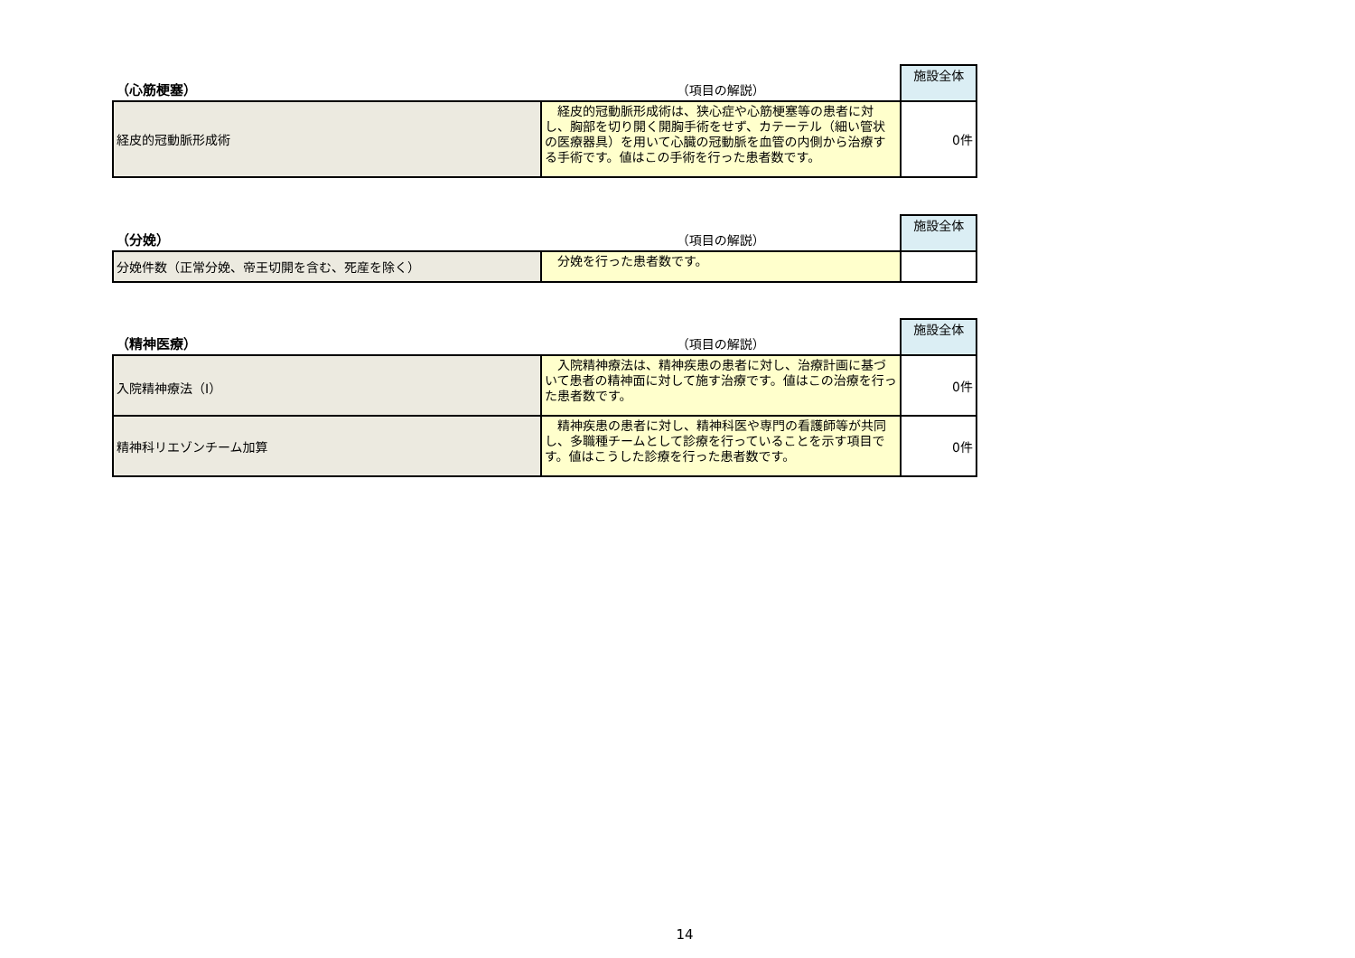| （心筋梗塞） | （項目の解説） | 施設全体 |
| --- | --- | --- |
| 経皮的冠動脈形成術 | 経皮的冠動脈形成術は、狭心症や心筋梗塞等の患者に対し、胸部を切り開く開胸手術をせず、カテーテル（細い管状の医療器具）を用いて心臓の冠動脈を血管の内側から治療する手術です。値はこの手術を行った患者数です。 | 0件 |
| （分娩） | （項目の解説） | 施設全体 |
| --- | --- | --- |
| 分娩件数（正常分娩、帝王切開を含む、死産を除く） | 分娩を行った患者数です。 | |
| （精神医療） | （項目の解説） | 施設全体 |
| --- | --- | --- |
| 入院精神療法（Ⅰ） | 入院精神療法は、精神疾患の患者に対し、治療計画に基づいて患者の精神面に対して施す治療です。値はこの治療を行った患者数です。 | 0件 |
| 精神科リエゾンチーム加算 | 精神疾患の患者に対し、精神科医や専門の看護師等が共同し、多職種チームとして診療を行っていることを示す項目です。値はこうした診療を行った患者数です。 | 0件 |
14